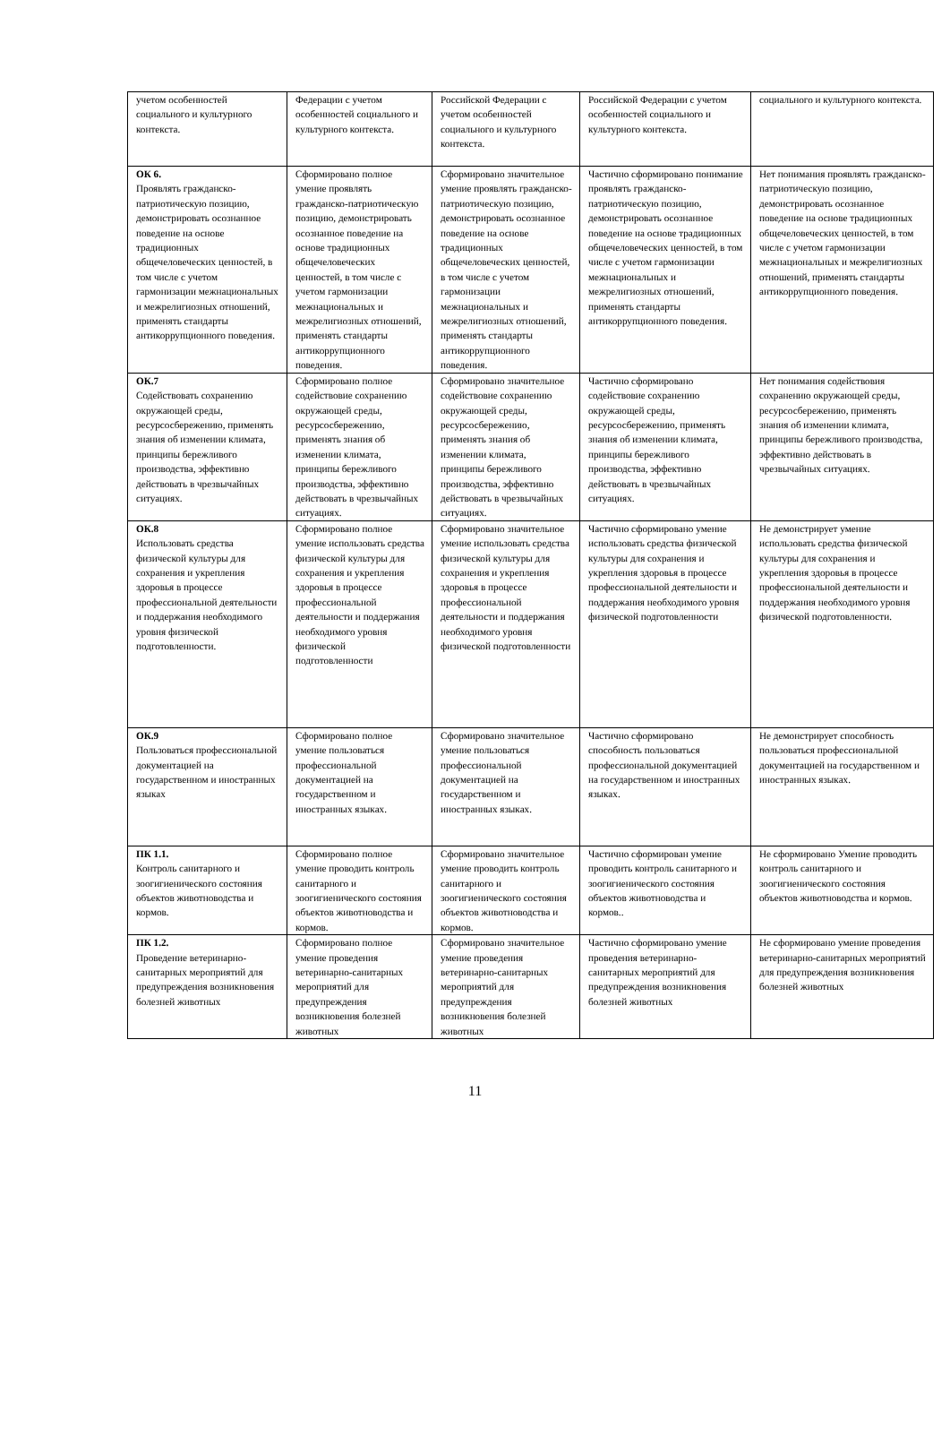| учетом особенностей социального и культурного контекста. | Федерации с учетом особенностей социального и культурного контекста. | Российской Федерации с учетом особенностей социального и культурного контекста. | Российской Федерации с учетом особенностей социального и культурного контекста. | социального и культурного контекста. |
| ОК 6. Проявлять гражданско-патриотическую позицию, демонстрировать осознанное поведение на основе традиционных общечеловеческих ценностей, в том числе с учетом гармонизации межнациональных и межрелигиозных отношений, применять стандарты антикоррупционного поведения. | Сформировано полное умение проявлять гражданско-патриотическую позицию, демонстрировать осознанное поведение на основе традиционных общечеловеческих ценностей, в том числе с учетом гармонизации межнациональных и межрелигиозных отношений, применять стандарты антикоррупционного поведения. | Сформировано значительное умение проявлять гражданско-патриотическую позицию, демонстрировать осознанное поведение на основе традиционных общечеловеческих ценностей, в том числе с учетом гармонизации межнациональных и межрелигиозных отношений, применять стандарты антикоррупционного поведения. | Частично сформировано понимание проявлять гражданско-патриотическую позицию, демонстрировать осознанное поведение на основе традиционных общечеловеческих ценностей, в том числе с учетом гармонизации межнациональных и межрелигиозных отношений, применять стандарты антикоррупционного поведения. | Нет понимания проявлять гражданско-патриотическую позицию, демонстрировать осознанное поведение на основе традиционных общечеловеческих ценностей, в том числе с учетом гармонизации межнациональных и межрелигиозных отношений, применять стандарты антикоррупционного поведения. |
| ОК.7 Содействовать сохранению окружающей среды, ресурсосбережению, применять знания об изменении климата, принципы бережливого производства, эффективно действовать в чрезвычайных ситуациях. | Сформировано полное содействовие сохранению окружающей среды, ресурсосбережению, применять знания об изменении климата, принципы бережливого производства, эффективно действовать в чрезвычайных ситуациях. | Сформировано значительное содействовие сохранению окружающей среды, ресурсосбережению, применять знания об изменении климата, принципы бережливого производства, эффективно действовать в чрезвычайных ситуациях. | Частично сформировано содействовие сохранению окружающей среды, ресурсосбережению, применять знания об изменении климата, принципы бережливого производства, эффективно действовать в чрезвычайных ситуациях. | Нет понимания содействовия сохранению окружающей среды, ресурсосбережению, применять знания об изменении климата, принципы бережливого производства, эффективно действовать в чрезвычайных ситуациях. |
| ОК.8 Использовать средства физической культуры для сохранения и укрепления здоровья в процессе профессиональной деятельности и поддержания необходимого уровня физической подготовленности. | Сформировано полное умение использовать средства физической культуры для сохранения и укрепления здоровья в процессе профессиональной деятельности и поддержания необходимого уровня физической подготовленности | Сформировано значительное умение использовать средства физической культуры для сохранения и укрепления здоровья в процессе профессиональной деятельности и поддержания необходимого уровня физической подготовленности | Частично сформировано умение использовать средства физической культуры для сохранения и укрепления здоровья в процессе профессиональной деятельности и поддержания необходимого уровня физической подготовленности | Не демонстрирует умение использовать средства физической культуры для сохранения и укрепления здоровья в процессе профессиональной деятельности и поддержания необходимого уровня физической подготовленности. |
| ОК.9 Пользоваться профессиональной документацией на государственном и иностранных языках | Сформировано полное умение пользоваться профессиональной документацией на государственном и иностранных языках. | Сформировано значительное умение пользоваться профессиональной документацией на государственном и иностранных языках. | Частично сформировано способность пользоваться профессиональной документацией на государственном и иностранных языках. | Не демонстрирует способность пользоваться профессиональной документацией на государственном и иностранных языках. |
| ПК 1.1. Контроль санитарного и зоогигиенического состояния объектов животноводства и кормов. | Сформировано полное умение проводить контроль санитарного и зоогигиенического состояния объектов животноводства и кормов. | Сформировано значительное умение проводить контроль санитарного и зоогигиенического состояния объектов животноводства и кормов. | Частично сформирован умение проводить контроль санитарного и зоогигиенического состояния объектов животноводства и кормов.. | Не сформировано Умение проводить контроль санитарного и зоогигиенического состояния объектов животноводства и кормов. |
| ПК 1.2. Проведение ветеринарно-санитарных мероприятий для предупреждения возникновения болезней животных | Сформировано полное умение проведения ветеринарно-санитарных мероприятий для предупреждения возникновения болезней животных | Сформировано значительное умение проведения ветеринарно-санитарных мероприятий для предупреждения возникновения болезней животных | Частично сформировано умение проведения ветеринарно-санитарных мероприятий для предупреждения возникновения болезней животных | Не сформировано умение проведения ветеринарно-санитарных мероприятий для предупреждения возникновения болезней животных |
11